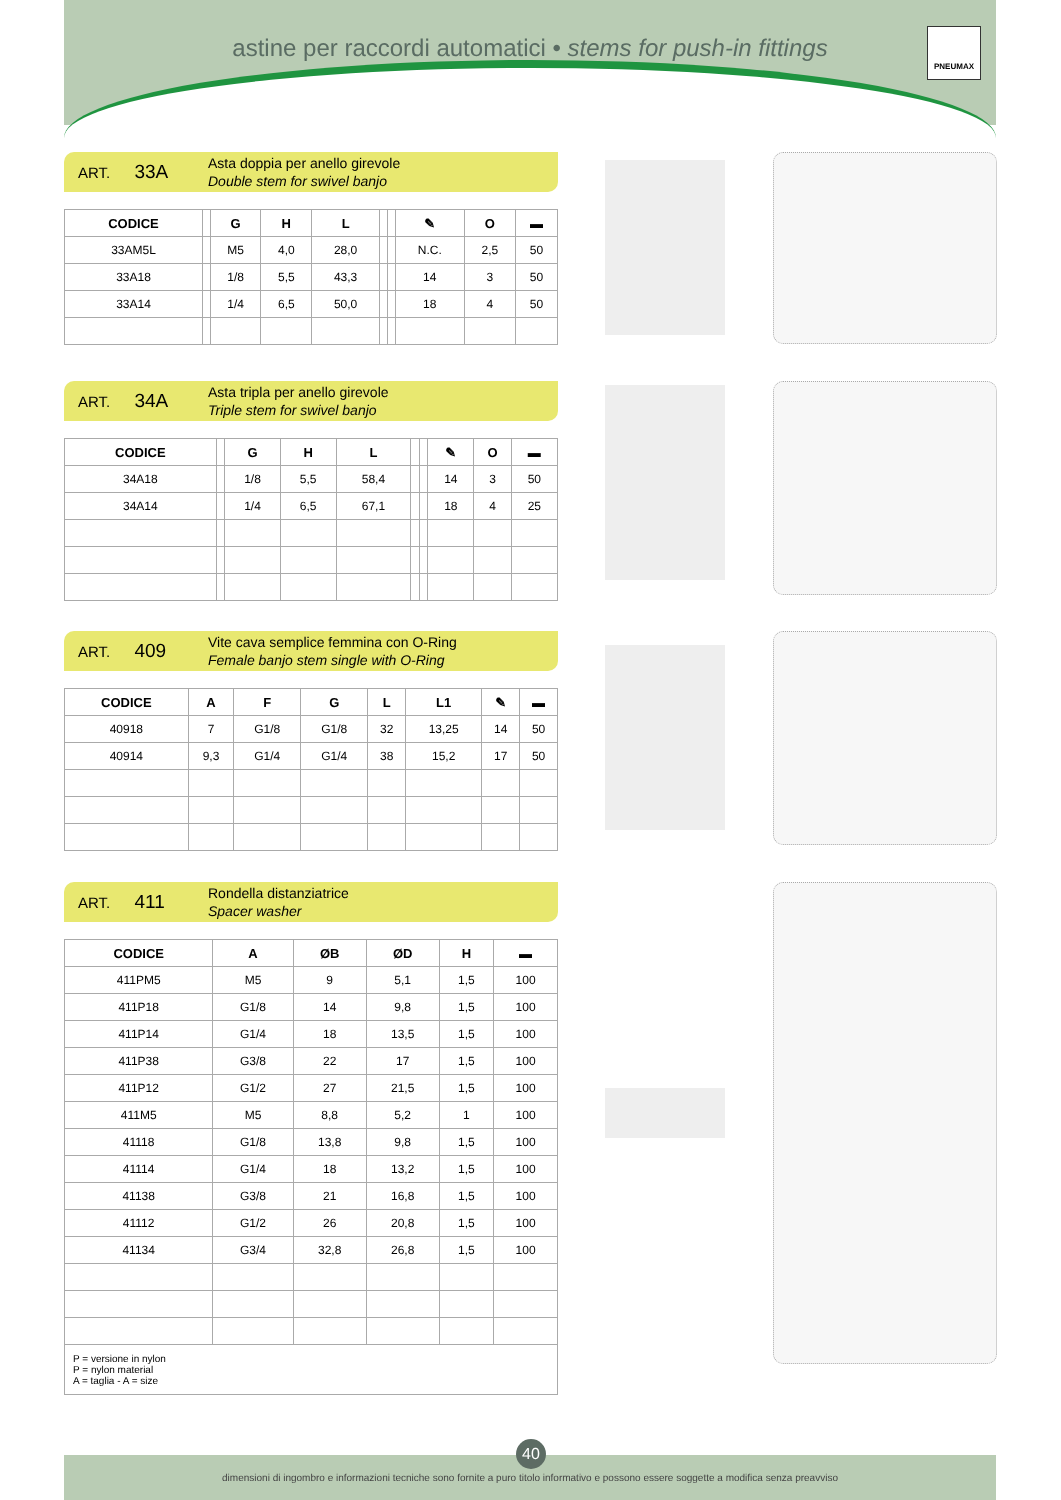astine per raccordi automatici • stems for push-in fittings
PNEUMAX
ART. 33A
Asta doppia per anello girevole
Double stem for swivel banjo
| CODICE | | G | H | L | | | ✎ | O | ▬ |
| --- | --- | --- | --- | --- | --- | --- | --- | --- | --- |
| 33AM5L | | M5 | 4,0 | 28,0 | | | N.C. | 2,5 | 50 |
| 33A18 | | 1/8 | 5,5 | 43,3 | | | 14 | 3 | 50 |
| 33A14 | | 1/4 | 6,5 | 50,0 | | | 18 | 4 | 50 |
ART. 34A
Asta tripla per anello girevole
Triple stem for swivel banjo
| CODICE | | G | H | L | | | ✎ | O | ▬ |
| --- | --- | --- | --- | --- | --- | --- | --- | --- | --- |
| 34A18 | | 1/8 | 5,5 | 58,4 | | | 14 | 3 | 50 |
| 34A14 | | 1/4 | 6,5 | 67,1 | | | 18 | 4 | 25 |
ART. 409
Vite cava semplice femmina con O-Ring
Female banjo stem single with O-Ring
| CODICE | A | F | G | L | L1 | ✎ | ▬ |
| --- | --- | --- | --- | --- | --- | --- | --- |
| 40918 | 7 | G1/8 | G1/8 | 32 | 13,25 | 14 | 50 |
| 40914 | 9,3 | G1/4 | G1/4 | 38 | 15,2 | 17 | 50 |
ART. 411
Rondella distanziatrice
Spacer washer
| CODICE | A | ØB | ØD | H | ▬ |
| --- | --- | --- | --- | --- | --- |
| 411PM5 | M5 | 9 | 5,1 | 1,5 | 100 |
| 411P18 | G1/8 | 14 | 9,8 | 1,5 | 100 |
| 411P14 | G1/4 | 18 | 13,5 | 1,5 | 100 |
| 411P38 | G3/8 | 22 | 17 | 1,5 | 100 |
| 411P12 | G1/2 | 27 | 21,5 | 1,5 | 100 |
| 411M5 | M5 | 8,8 | 5,2 | 1 | 100 |
| 41118 | G1/8 | 13,8 | 9,8 | 1,5 | 100 |
| 41114 | G1/4 | 18 | 13,2 | 1,5 | 100 |
| 41138 | G3/8 | 21 | 16,8 | 1,5 | 100 |
| 41112 | G1/2 | 26 | 20,8 | 1,5 | 100 |
| 41134 | G3/4 | 32,8 | 26,8 | 1,5 | 100 |
P = versione in nylon
P = nylon material
A = taglia - A = size
dimensioni di ingombro e informazioni tecniche sono fornite a puro titolo informativo e possono essere soggette a modifica senza preavviso
40